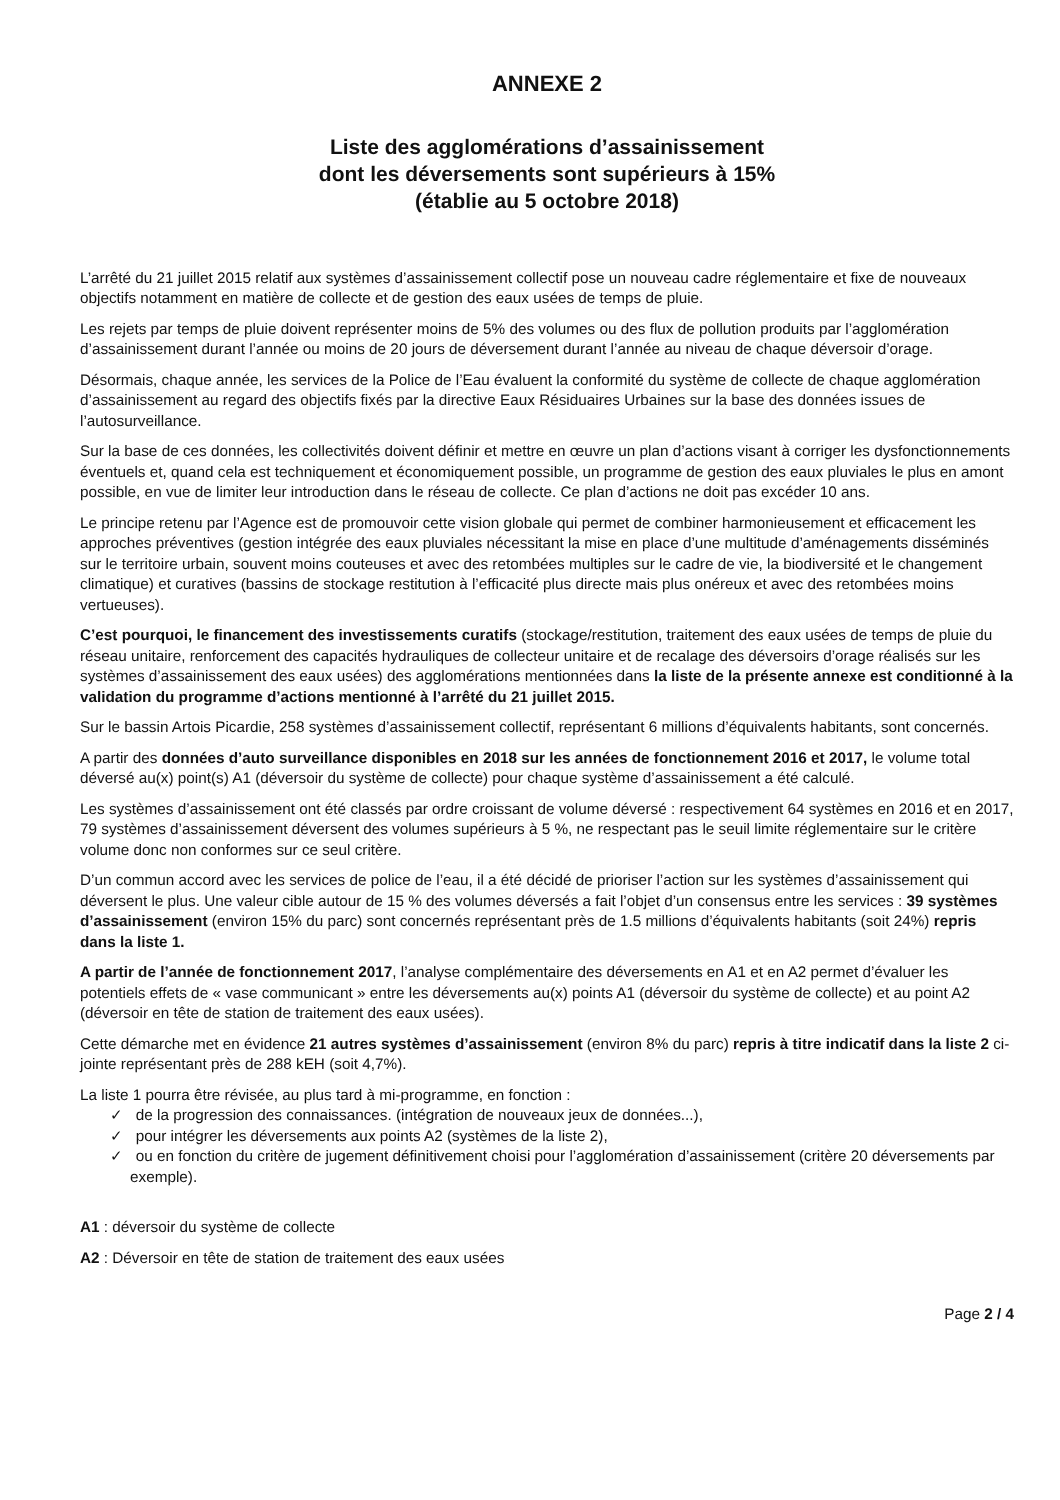ANNEXE 2
Liste des agglomérations d’assainissement
dont les déversements sont supérieurs à 15%
(établie au 5 octobre 2018)
L’arrêté du 21 juillet 2015 relatif aux systèmes d’assainissement collectif pose un nouveau cadre réglementaire et fixe de nouveaux objectifs notamment en matière de collecte et de gestion des eaux usées de temps de pluie.
Les rejets par temps de pluie doivent représenter moins de 5% des volumes ou des flux de pollution produits par l’agglomération d’assainissement durant l’année ou moins de 20 jours de déversement durant l’année au niveau de chaque déversoir d’orage.
Désormais, chaque année, les services de la Police de l’Eau évaluent la conformité du système de collecte de chaque agglomération d’assainissement au regard des objectifs fixés par la directive Eaux Résiduaires Urbaines sur la base des données issues de l’autosurveillance.
Sur la base de ces données, les collectivités doivent définir et mettre en œuvre un plan d’actions visant à corriger les dysfonctionnements éventuels et, quand cela est techniquement et économiquement possible, un programme de gestion des eaux pluviales le plus en amont possible, en vue de limiter leur introduction dans le réseau de collecte. Ce plan d’actions ne doit pas excéder 10 ans.
Le principe retenu par l’Agence est de promouvoir cette vision globale qui permet de combiner harmonieusement et efficacement les approches préventives (gestion intégrée des eaux pluviales nécessitant la mise en place d’une multitude d’aménagements disséminés sur le territoire urbain, souvent moins couteuses et avec des retombées multiples sur le cadre de vie, la biodiversité et le changement climatique) et curatives (bassins de stockage restitution à l’efficacité plus directe mais plus onéreux et avec des retombées moins vertueuses).
C’est pourquoi, le financement des investissements curatifs (stockage/restitution, traitement des eaux usées de temps de pluie du réseau unitaire, renforcement des capacités hydrauliques de collecteur unitaire et de recalage des déversoirs d’orage réalisés sur les systèmes d’assainissement des eaux usées) des agglomérations mentionnées dans la liste de la présente annexe est conditionné à la validation du programme d’actions mentionné à l’arrêté du 21 juillet 2015.
Sur le bassin Artois Picardie, 258 systèmes d’assainissement collectif, représentant 6 millions d’équivalents habitants, sont concernés.
A partir des données d’auto surveillance disponibles en 2018 sur les années de fonctionnement 2016 et 2017, le volume total déversé au(x) point(s) A1 (déversoir du système de collecte) pour chaque système d’assainissement a été calculé.
Les systèmes d’assainissement ont été classés par ordre croissant de volume déversé : respectivement 64 systèmes en 2016 et en 2017, 79 systèmes d’assainissement déversent des volumes supérieurs à 5 %, ne respectant pas le seuil limite réglementaire sur le critère volume donc non conformes sur ce seul critère.
D’un commun accord avec les services de police de l’eau, il a été décidé de prioriser l’action sur les systèmes d’assainissement qui déversent le plus. Une valeur cible autour de 15 % des volumes déversés a fait l’objet d’un consensus entre les services : 39 systèmes d’assainissement (environ 15% du parc) sont concernés représentant près de 1.5 millions d’équivalents habitants (soit 24%) repris dans la liste 1.
A partir de l’année de fonctionnement 2017, l’analyse complémentaire des déversements en A1 et en A2 permet d’évaluer les potentiels effets de « vase communicant » entre les déversements au(x) points A1 (déversoir du système de collecte) et au point A2 (déversoir en tête de station de traitement des eaux usées).
Cette démarche met en évidence 21 autres systèmes d’assainissement (environ 8% du parc) repris à titre indicatif dans la liste 2 ci-jointe représentant près de 288 kEH (soit 4,7%).
La liste 1 pourra être révisée, au plus tard à mi-programme, en fonction :
✓ de la progression des connaissances. (intégration de nouveaux jeux de données...),
✓ pour intégrer les déversements aux points A2 (systèmes de la liste 2),
✓ ou en fonction du critère de jugement définitivement choisi pour l’agglomération d’assainissement (critère 20 déversements par exemple).
A1 : déversoir du système de collecte
A2 : Déversoir en tête de station de traitement des eaux usées
Page 2 / 4